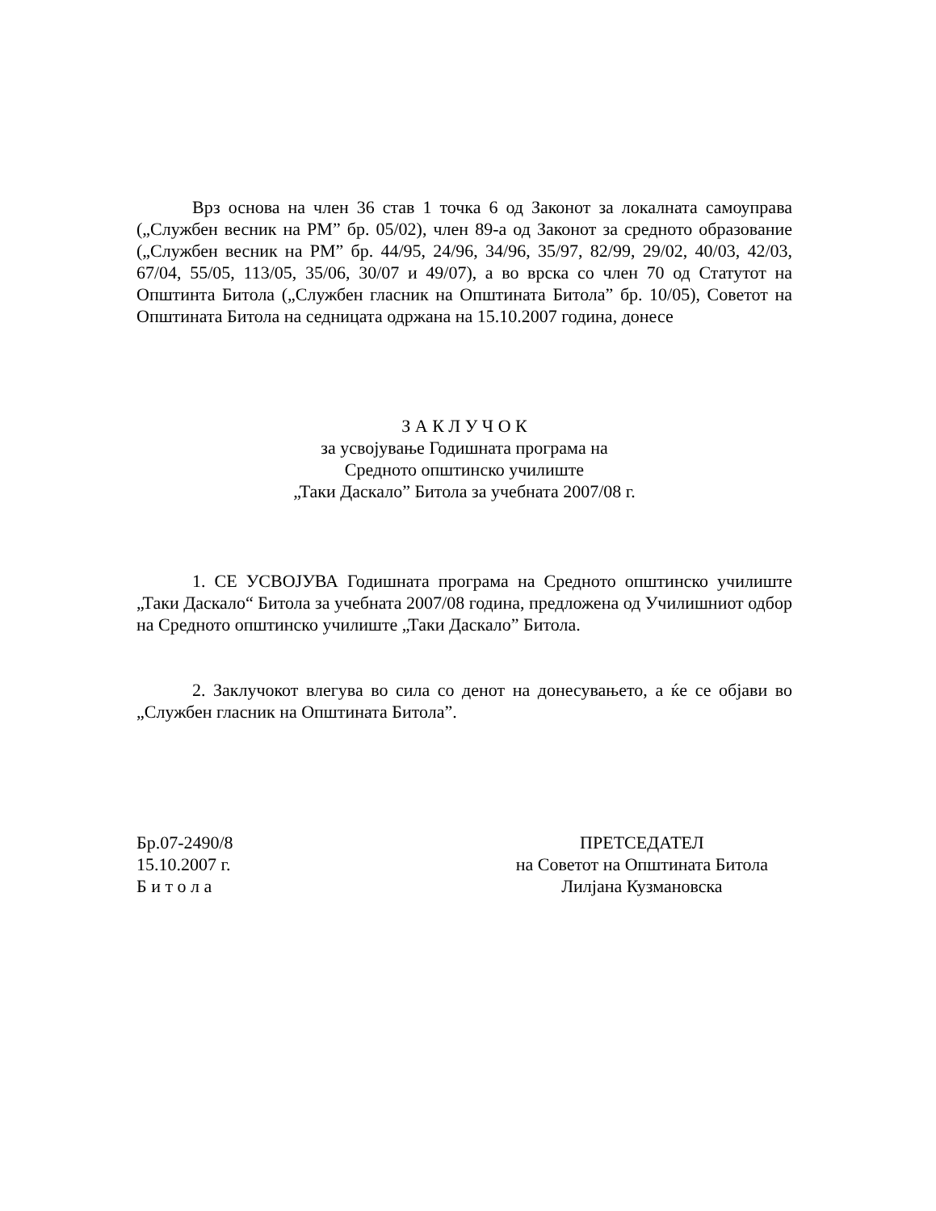Врз основа на член 36 став 1 точка 6 од Законот за локалната самоуправа („Службен весник на РМ” бр. 05/02), член 89-а од Законот за средното образование („Службен весник на РМ” бр. 44/95, 24/96, 34/96, 35/97, 82/99, 29/02, 40/03, 42/03, 67/04, 55/05, 113/05, 35/06, 30/07 и 49/07), а во врска со член 70 од Статутот на Општинта Битола („Службен гласник на Општината Битола” бр. 10/05), Советот на Општината Битола на седницата одржана на 15.10.2007 година, донесе
З А К Л У Ч О К
за усвојување Годишната програма на
Средното општинско училиште
„Таки Даскало” Битола за учебната 2007/08 г.
1. СЕ УСВОЈУВА Годишната програма на Средното општинско училиште „Таки Даскало“ Битола за учебната 2007/08 година, предложена од Училишниот одбор на Средното општинско училиште „Таки Даскало” Битола.
2. Заклучокот влегува во сила со денот на донесувањето, а ќе се објави во „Службен гласник на Општината Битола”.
Бр.07-2490/8
15.10.2007 г.
Б и т о л а
ПРЕТСЕДАТЕЛ
на Советот на Општината Битола
Лилјана Кузмановска